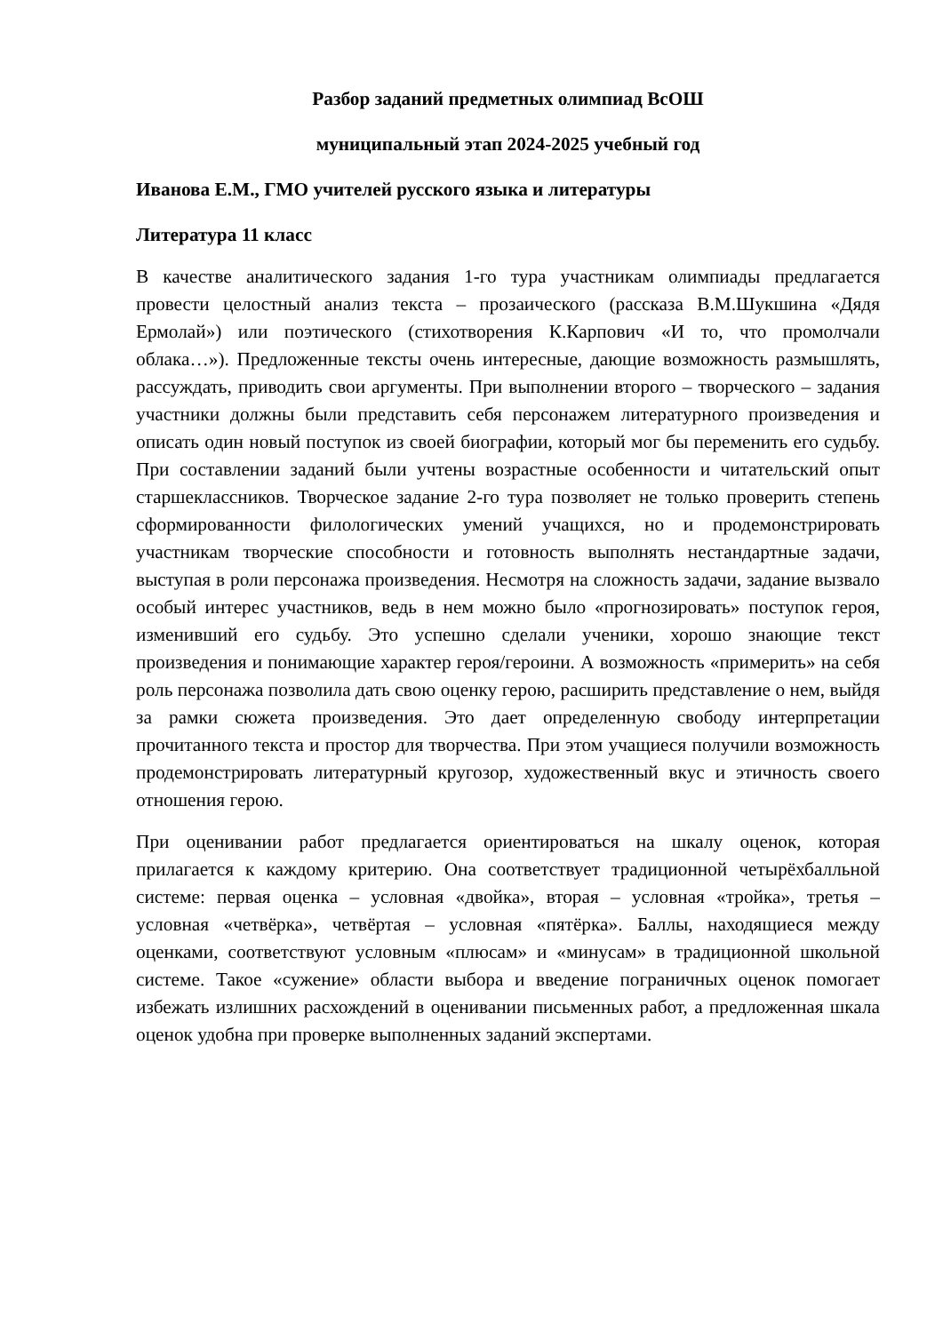Разбор заданий предметных олимпиад ВсОШ
муниципальный этап 2024-2025 учебный год
Иванова Е.М., ГМО учителей русского языка и литературы
Литература 11 класс
В качестве аналитического задания 1-го тура участникам олимпиады предлагается провести целостный анализ текста – прозаического (рассказа В.М.Шукшина «Дядя Ермолай») или поэтического (стихотворения К.Карпович «И то, что промолчали облака…»). Предложенные тексты очень интересные, дающие возможность размышлять, рассуждать, приводить свои аргументы. При выполнении второго – творческого – задания участники должны были представить себя персонажем литературного произведения и описать один новый поступок из своей биографии, который мог бы переменить его судьбу. При составлении заданий были учтены возрастные особенности и читательский опыт старшеклассников. Творческое задание 2-го тура позволяет не только проверить степень сформированности филологических умений учащихся, но и продемонстрировать участникам творческие способности и готовность выполнять нестандартные задачи, выступая в роли персонажа произведения. Несмотря на сложность задачи, задание вызвало особый интерес участников, ведь в нем можно было «прогнозировать» поступок героя, изменивший его судьбу. Это успешно сделали ученики, хорошо знающие текст произведения и понимающие характер героя/героини. А возможность «примерить» на себя роль персонажа позволила дать свою оценку герою, расширить представление о нем, выйдя за рамки сюжета произведения. Это дает определенную свободу интерпретации прочитанного текста и простор для творчества. При этом учащиеся получили возможность продемонстрировать литературный кругозор, художественный вкус и этичность своего отношения герою.
При оценивании работ предлагается ориентироваться на шкалу оценок, которая прилагается к каждому критерию. Она соответствует традиционной четырёхбалльной системе: первая оценка – условная «двойка», вторая – условная «тройка», третья – условная «четвёрка», четвёртая – условная «пятёрка». Баллы, находящиеся между оценками, соответствуют условным «плюсам» и «минусам» в традиционной школьной системе. Такое «сужение» области выбора и введение пограничных оценок помогает избежать излишних расхождений в оценивании письменных работ, а предложенная шкала оценок удобна при проверке выполненных заданий экспертами.